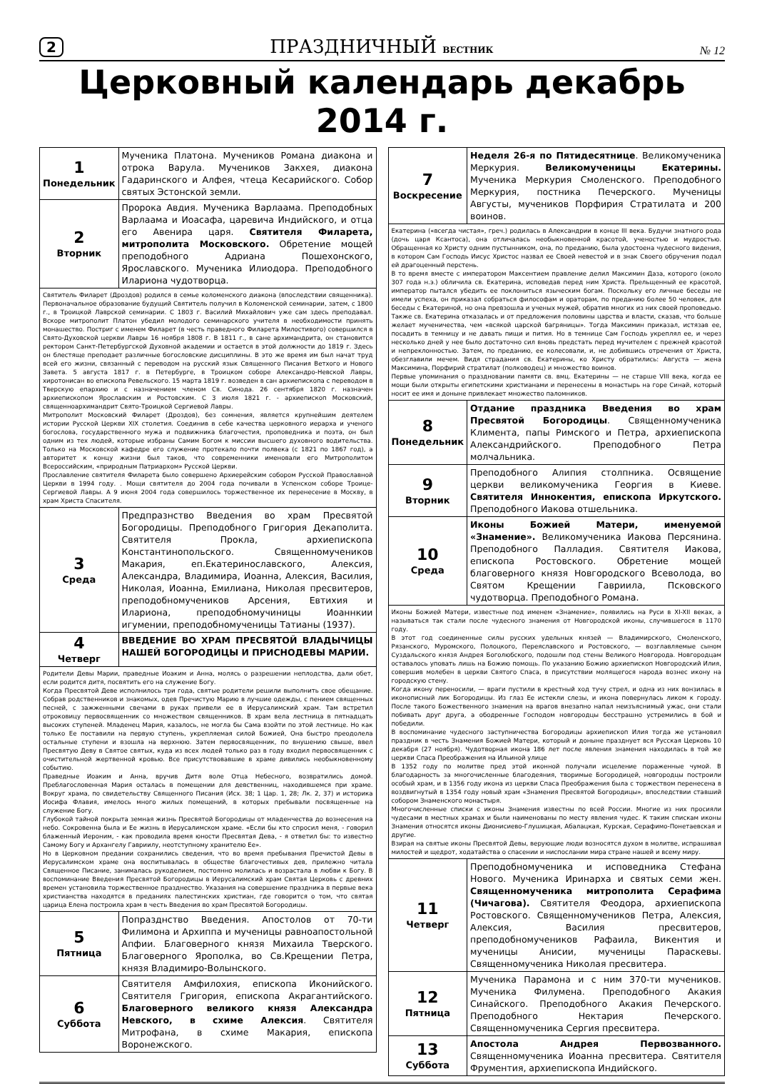2 ПРАЗДНИЧНЫЙ ВЕСТНИК № 12
Церковный календарь декабрь 2014 г.
| 1 Понедельник | Мученика Платона. Мучеников Романа диакона и отрока Варула. Мучеников Закхея, диакона Гадаринского и Алфея, чтеца Кесарийского. Собор святых Эстонской земли. |
| 2 Вторник | Пророка Авдия. Мученика Варлаама. Преподобных Варлаама и Иоасафа, царевича Индийского, и отца его Авенира царя. Святителя Филарета, митрополита Московского. Обретение мощей преподобного Адриана Пошехонского, Ярославского. Мученика Илиодора. Преподобного Илариона чудотворца. |
| Святитель Филарет (Дроздов) родился в семье коломенского диакона (впоследствии священника). Первоначальное образование будущий Святитель получил в Коломенской семинарии, затем, с 1800 г., в Троицкой Лаврской семинарии. С 1803 г. Василий Михайлович уже сам здесь преподавал. Вскоре митрополит Платон убедил молодого семинарского учителя в необходимости принять монашество. Постриг с именем Филарет (в честь праведного Филарета Милостивого) совершился в Свято-Духовской церкви Лавры 16 ноября 1808 г. В 1811 г., в сане архимандрита, он становится ректором Санкт-Петербургской Духовной академии и остается в этой должности до 1819 г. Здесь он блестяще преподает различные богословские дисциплины. В это же время им был начат труд всей его жизни, связанный с переводом на русский язык Священного Писания Ветхого и Нового Завета. 5 августа 1817 г. в Петербурге, в Троицком соборе Александро-Невской Лавры, хиротонисан во епископа Ревельского. 15 марта 1819 г. возведен в сан архиепископа с переводом в Тверскую епархию и с назначением членом Св. Синода. 26 сентября 1820 г. назначен архиепископом Ярославским и Ростовским. С 3 июля 1821 г. - архиепископ Московский, священноархимандрит Свято-Троицкой Сергиевой Лавры. Митрополит Московский Филарет (Дроздов), без сомнения, является крупнейшим деятелем истории Русской Церкви XIX столетия. Соединив в себе качества церковного иерарха и ученого богослова, государственного мужа и подвижника благочестия, проповедника и поэта, он был одним из тех людей, которые избраны Самим Богом к миссии высшего духовного водительства. Только на Московской кафедре его служение протекало почти полвека (с 1821 по 1867 год), а авторитет к концу жизни был таков, что современники именовали его Митрополитом Всероссийским, «природным Патриархом» Русской Церкви. Прославление святителя Филарета было совершено Архиерейским собором Русской Православной Церкви в 1994 году. . Мощи святителя до 2004 года почивали в Успенском соборе Троице-Сергиевой Лавры. А 9 июня 2004 года совершилось торжественное их перенесение в Москву, в храм Христа Спасителя. | |
| 3 Среда | Предпразнство Введения во храм Пресвятой Богородицы. Преподобного Григория Декаполита. Святителя Прокла, архиепископа Константинопольского. Священномучеников Макария, еп.Екатеринославского, Алексия, Александра, Владимира, Иоанна, Алексия, Василия, Николая, Иоанна, Емилиана, Николая пресвитеров, преподобномучеников Арсения, Евтихия и Илариона, преподобномучиницы Иоаннкии игумении, преподобномученицы Татианы (1937). |
| 4 Четверг | ВВЕДЕНИЕ ВО ХРАМ ПРЕСВЯТОЙ ВЛАДЫЧИЦЫ НАШЕЙ БОГОРОДИЦЫ И ПРИСНОДЕВЫ МАРИИ. |
| Родители Девы Марии, праведные Иоаким и Анна, молясь о разрешении неплодства, дали обет, если родится дитя, посвятить его на служение Богу. Когда Пресвятой Деве исполнилось три года, святые родители решили выполнить свое обещание. Собрав родственников и знакомых, одев Пречистую Марию в лучшие одежды, с пением священных песней, с зажженными свечами в руках привели ее в Иерусалимский храм. Там встретил отроковицу первосвященник со множеством священников. В храм вела лестница в пятнадцать высоких ступеней. Младенец Мария, казалось, не могла бы Сама взойти по этой лестнице. Но как только Ее поставили на первую ступень, укрепляемая силой Божией, Она быстро преодолела остальные ступени и взошла на верхнюю. Затем первосвященник, по внушению свыше, ввел Пресвятую Деву в Святое святых, куда из всех людей только раз в году входил первосвященник с очистительной жертвенной кровью. Все присутствовавшие в храме дивились необыкновенному событию. Праведные Иоаким и Анна, вручив Дитя воле Отца Небесного, возвратились домой. Преблагословенная Мария осталась в помещении для девственниц, находившемся при храме. Вокруг храма, по свидетельству Священного Писания (Исх. 38; 1 Цар. 1, 28; Лк. 2, 37) и историка Иосифа Флавия, имелось много жилых помещений, в которых пребывали посвященные на служение Богу. Глубокой тайной покрыта земная жизнь Пресвятой Богородицы от младенчества до вознесения на небо. Сокровенна была и Ее жизнь в Иерусалимском храме. «Если бы кто спросил меня, - говорил блаженный Иероним, - как проводила время юности Пресвятая Дева, - я ответил бы: то известно Самому Богу и Архангелу Гавриилу, неотступному хранителю Ее». Но в Церковном предании сохранились сведения, что во время пребывания Пречистой Девы в Иерусалимском храме она воспитывалась в обществе благочестивых дев, прилежно читала Священное Писание, занималась рукоделием, постоянно молилась и возрастала в любви к Богу. В воспоминание Введения Пресвятой Богородицы в Иерусалимский храм Святая Церковь с древних времен установила торжественное празднество. Указания на совершение праздника в первые века христианства находятся в преданиях палестинских христиан, где говорится о том, что святая царица Елена построила храм в честь Введения во храм Пресвятой Богородицы. | |
| 5 Пятница | Попразднство Введения. Апостолов от 70-ти Филимона и Архиппа и мученицы равноапостольной Апфии. Благоверного князя Михаила Тверского. Благоверного Ярополка, во Св.Крещении Петра, князя Владимиро-Волынского. |
| 6 Суббота | Святителя Амфилохия, епископа Иконийского. Святителя Григория, епископа Акрагантийского. Благоверного великого князя Александра Невского, в схиме Алексия . Святителя Митрофана, в схиме Макария, епископа Воронежского. |
| 7 Воскресение | Неделя 26-я по Пятидесятнице . Великомученика Меркурия. Великомученицы Екатерины. Мученика Меркурия Смоленского. Преподобного Меркурия, постника Печерского. Мученицы Августы, мучеников Порфирия Стратилата и 200 воинов. |
| Екатерина («всегда чистая», греч.) родилась в Александрии в конце III века. Будучи знатного рода (дочь царя Ксантоса), она отличалась необыкновенной красотой, ученостью и мудростью. Обращенная ко Христу одним пустынником, она, по преданию, была удостоена чудесного видения, в котором Сам Господь Иисус Христос назвал ее Своей невестой и в знак Своего обручения подал ей драгоценный перстень. В то время вместе с императором Максентием правление делил Максимин Даза, которого (около 307 года н.э.) обличила св. Екатерина, исповедав перед ним Христа. Прельщенный ее красотой, император пытался убедить ее поклониться языческим богам. Поскольку его личные беседы не имели успеха, он приказал собраться философам и ораторам, по преданию более 50 человек, для беседы с Екатериной, но она превзошла и ученых мужей, обратив многих из них своей проповедью. Также св. Екатерина отказалась и от предложения половины царства и власти, сказав, что больше желает мученичества, чем «всякой царской багряницы». Тогда Максимин приказал, истязав ее, посадить в темницу и не давать пищи и пития. Но в темнице Сам Господь укреплял ее, и через несколько дней у нее было достаточно сил вновь предстать перед мучителем с прежней красотой и непреклонностью. Затем, по преданию, ее колесовали, и, не добившись отречения от Христа, обезглавили мечем. Видя страдания св. Екатерины, ко Христу обратились: Августа — жена Максимина, Порфирий стратилат (полководец) и множество воинов. Первые упоминания о праздновании памяти св. вмц. Екатерины — не старше VIII века, когда ее мощи были открыты египетскими христианами и перенесены в монастырь на горе Синай, который носит ее имя и доныне привлекает множество паломников. | |
| 8 Понедельник | Отдание праздника Введения во храм Пресвятой Богородицы . Священномученика Климента, папы Римского и Петра, архиепископа Александрийского. Преподобного Петра молчальника. |
| 9 Вторник | Преподобного Алипия столпника. Освящение церкви великомученика Георгия в Киеве. Святителя Иннокентия, епископа Иркутского. Преподобного Иакова отшельника. |
| 10 Среда | Иконы Божией Матери, именуемой «Знамение». Великомученика Иакова Персянина. Преподобного Палладия. Святителя Иакова, епископа Ростовского. Обретение мощей благоверного князя Новгородского Всеволода, во Святом Крещении Гавриила, Псковского чудотворца. Преподобного Романа. |
| Иконы Божией Матери, известные под именем «Знамение», появились на Руси в XI-XII веках, а называться так стали после чудесного знамения от Новгородской иконы, случившегося в 1170 году. В этот год соединенные силы русских удельных князей — Владимирского, Смоленского, Рязанского, Муромского, Полоцкого, Переяславского и Ростовского, — возглавляемые сыном Суздальского князя Андрея Боголюбского, подошли под стены Великого Новгорода. Новгородцам оставалось уповать лишь на Божию помощь. По указанию Божию архиепископ Новгородский Илия, совершив молебен в церкви Святого Спаса, в присутствии молящегося народа вознес икону на городскую стену. Когда икону переносили, — враги пустили в крестный ход тучу стрел, и одна из них вонзилась в иконописный лик Богородицы. Из глаз Ее истекли слезы, и икона повернулась ликом к городу. После такого Божественного знамения на врагов внезапно напал неизъяснимый ужас, они стали побивать друг друга, а ободренные Господом новгородцы бесстрашно устремились в бой и победили. В воспоминание чудесного заступничества Богородицы архиепископ Илия тогда же установил праздник в честь Знамения Божией Матери, который и доныне празднует вся Русская Церковь 10 декабря (27 ноября). Чудотворная икона 186 лет после явления знамения находилась в той же церкви Спаса Преображения на Ильиной улице В 1352 году по молитве пред этой иконной получали исцеление пораженные чумой. В благодарность за многочисленные благодеяния, творимые Богородицей, новгородцы построили особый храм, и в 1356 году икона из церкви Спаса Преображения была с торжеством перенесена в воздвигнутый в 1354 году новый храм «Знамения Пресвятой Богородицы», впоследствии ставший собором Знаменского монастыря. Многочисленные списки с иконы Знамения известны по всей России. Многие из них просияли чудесами в местных храмах и были наименованы по месту явления чудес. К таким спискам иконы Знамения относятся иконы Дионисиево-Глушицкая, Абалацкая, Курская, Серафимо-Понетаевская и другие. Взирая на святые иконы Пресвятой Девы, верующие люди возносятся духом в молитве, испрашивая милостей и щедрот, ходатайства о спасении и ниспослании мира стране нашей и всему миру. | |
| 11 Четверг | Преподобномученика и исповедника Стефана Нового. Мученика Иринарха и святых семи жен. Священномученика митрополита Серафима (Чичагова). Святителя Феодора, архиепископа Ростовского. Священномучеников Петра, Алексия, Алексия, Василия пресвитеров, преподобномучеников Рафаила, Викентия и мученицы Анисии, мученицы Параскевы. Священномученика Николая пресвитера. |
| 12 Пятница | Мученика Парамона и с ним 370-ти мучеников. Мученика Филумена. Преподобного Акакия Синайского. Преподобного Акакия Печерского. Преподобного Нектария Печерского. Священномученика Сергия пресвитера. |
| 13 Суббота | Апостола Андрея Первозванного. Священномученика Иоанна пресвитера. Святителя Фрументия, архиепископа Индийского. |